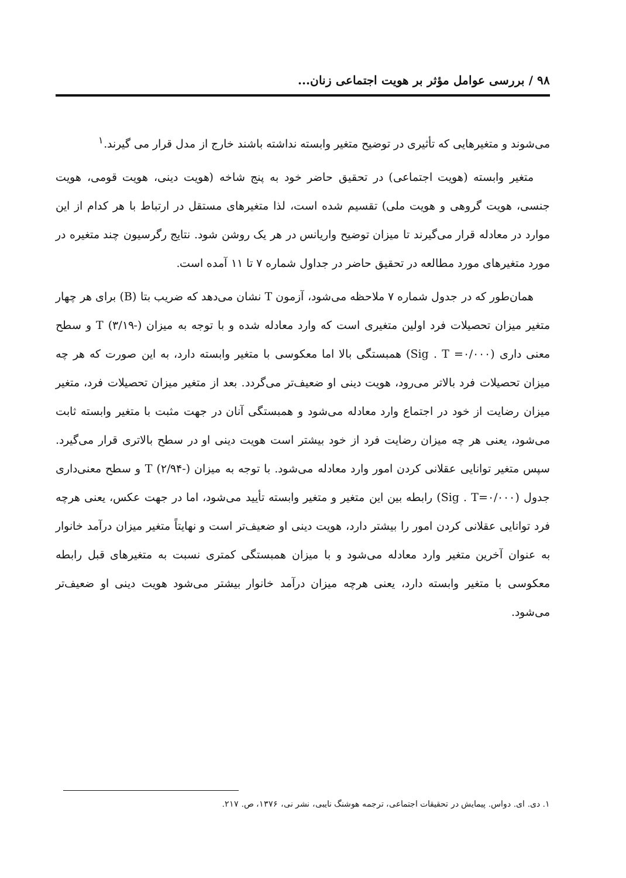۹۸ / بررسی عوامل مؤثر بر هویت اجتماعی زنان...
می‌شوند و متغیرهایی که تأثیری در توضیح متغیر وابسته نداشته باشند خارج از مدل قرار می گیرند.<sup>۱</sup>
متغیر وابسته (هویت اجتماعی) در تحقیق حاضر خود به پنج شاخه (هویت دینی، هویت قومی، هویت جنسی، هویت گروهی و هویت ملی) تقسیم شده است، لذا متغیرهای مستقل در ارتباط با هر کدام از این موارد در معادله قرار می‌گیرند تا میزان توضیح واریانس در هر یک روشن شود. نتایج رگرسیون چند متغیره در مورد متغیرهای مورد مطالعه در تحقیق حاضر در جداول شماره ۷ تا ۱۱ آمده است.
همان‌طور که در جدول شماره ۷ ملاحظه می‌شود، آزمون T نشان می‌دهد که ضریب بتا (B) برای هر چهار متغیر میزان تحصیلات فرد اولین متغیری است که وارد معادله شده و با توجه به میزان T (۳/۱۹-) و سطح معنی داری (Sig . T =۰/۰۰۰) همبستگی بالا اما معکوسی با متغیر وابسته دارد، به این صورت که هر چه میزان تحصیلات فرد بالاتر می‌رود، هویت دینی او ضعیف‌تر می‌گردد. بعد از متغیر میزان تحصیلات فرد، متغیر میزان رضایت از خود در اجتماع وارد معادله می‌شود و همبستگی آنان در جهت مثبت با متغیر وابسته ثابت می‌شود، یعنی هر چه میزان رضایت فرد از خود بیشتر است هویت دینی او در سطح بالاتری قرار می‌گیرد. سپس متغیر توانایی عقلانی کردن امور وارد معادله می‌شود. با توجه به میزان T (۲/۹۴-) و سطح معنی‌داری جدول (Sig . T=۰/۰۰۰) رابطه بین این متغیر و متغیر وابسته تأیید می‌شود، اما در جهت عکس، یعنی هرچه فرد توانایی عقلانی کردن امور را بیشتر دارد، هویت دینی او ضعیف‌تر است و نهایتاً متغیر میزان درآمد خانوار به عنوان آخرین متغیر وارد معادله می‌شود و با میزان همبستگی کمتری نسبت به متغیرهای قبل رابطه معکوسی با متغیر وابسته دارد، یعنی هرچه میزان درآمد خانوار بیشتر می‌شود هویت دینی او ضعیف‌تر می‌شود.
۱. دی. ای. دواس. پیمایش در تحقیقات اجتماعی، ترجمه هوشنگ نایبی، نشر نی، ۱۳۷۶، ص. ۲۱۷.